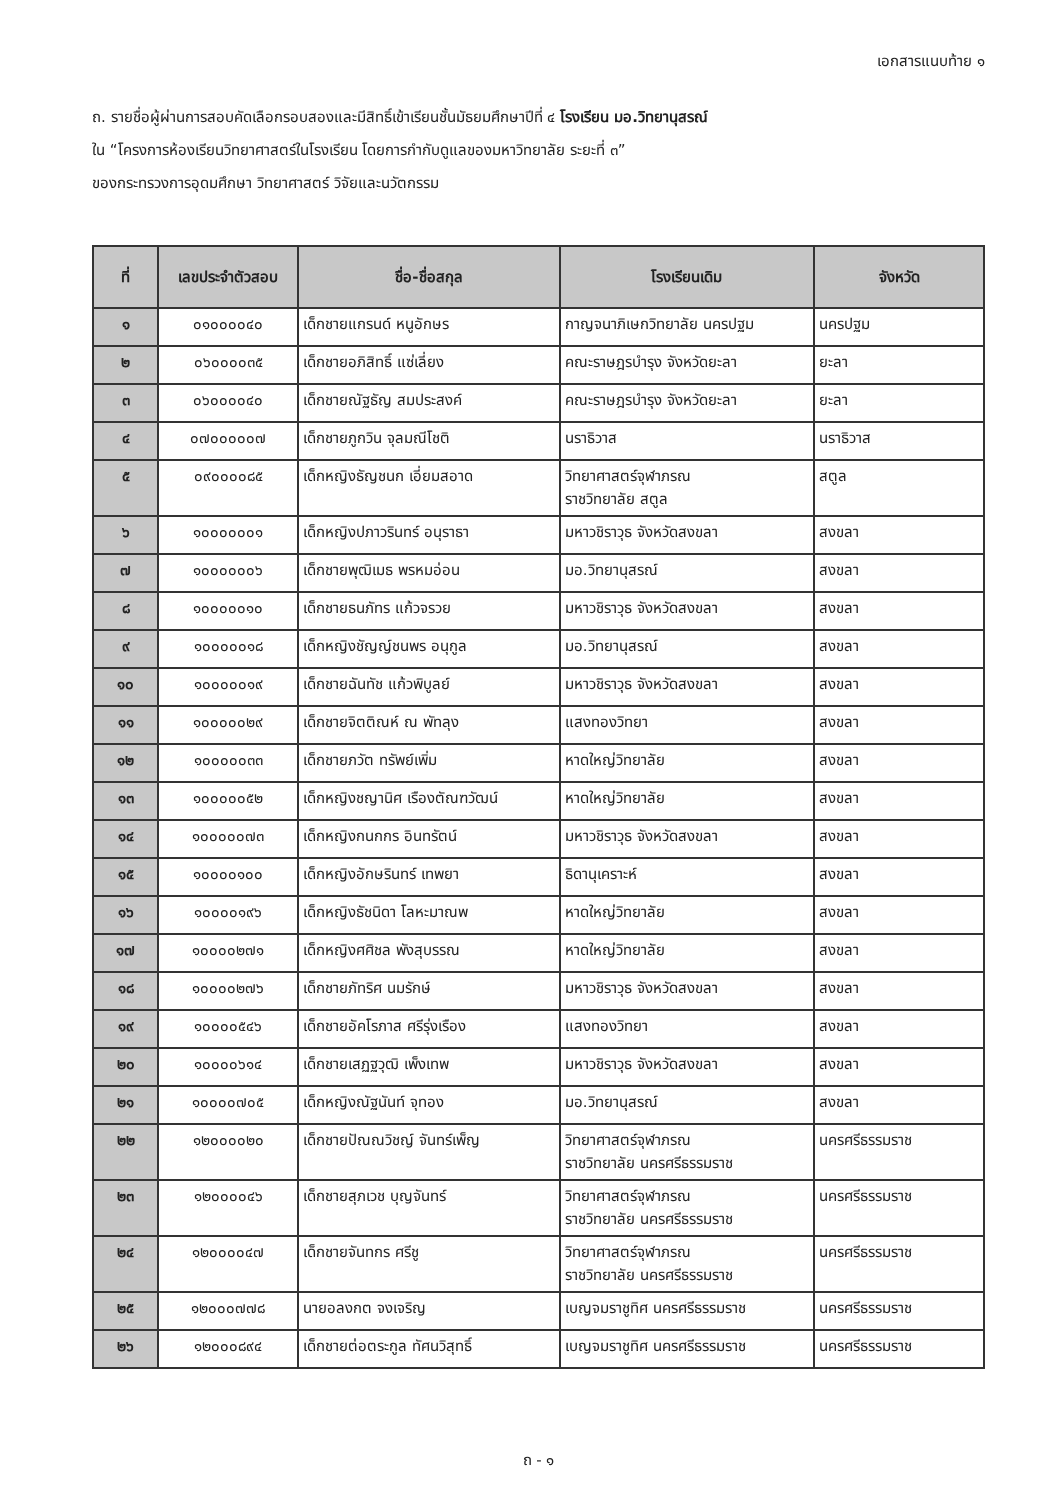เอกสารแนบท้าย ๑
ถ. รายชื่อผู้ผ่านการสอบคัดเลือกรอบสองและมีสิทธิ์เข้าเรียนชั้นมัธยมศึกษาปีที่ ๔ โรงเรียน มอ.วิทยานุสรณ์
ใน “โครงการห้องเรียนวิทยาศาสตร์ในโรงเรียน โดยการกำกับดูแลของมหาวิทยาลัย ระยะที่ ๓”
ของกระทรวงการอุดมศึกษา วิทยาศาสตร์ วิจัยและนวัตกรรม
| ที่ | เลขประจำตัวสอบ | ชื่อ-ชื่อสกุล | โรงเรียนเดิม | จังหวัด |
| --- | --- | --- | --- | --- |
| ๑ | ๐๑๐๐๐๐๔๐ | เด็กชายแกรนด์ หนูอักษร | กาญจนาภิเษกวิทยาลัย นครปฐม | นครปฐม |
| ๒ | ๐๖๐๐๐๐๓๕ | เด็กชายอภิสิทธิ์ แซ่เลี่ยง | คณะราษฎรบำรุง จังหวัดยะลา | ยะลา |
| ๓ | ๐๖๐๐๐๐๔๐ | เด็กชายณัฐธัญ สมประสงค์ | คณะราษฎรบำรุง จังหวัดยะลา | ยะลา |
| ๔ | ๐๗๐๐๐๐๐๗ | เด็กชายภูกวิน จุลมณีโชติ | นราธิวาส | นราธิวาส |
| ๕ | ๐๙๐๐๐๐๘๕ | เด็กหญิงธัญชนก เอี่ยมสอาด | วิทยาศาสตร์จุฬาภรณ ราชวิทยาลัย สตูล | สตูล |
| ๖ | ๑๐๐๐๐๐๐๑ | เด็กหญิงปภาวรินทร์ อนุราธา | มหาวชิราวุธ จังหวัดสงขลา | สงขลา |
| ๗ | ๑๐๐๐๐๐๐๖ | เด็กชายพุฒิเมธ พรหมอ่อน | มอ.วิทยานุสรณ์ | สงขลา |
| ๘ | ๑๐๐๐๐๐๑๐ | เด็กชายธนภัทร แก้วจรวย | มหาวชิราวุธ จังหวัดสงขลา | สงขลา |
| ๙ | ๑๐๐๐๐๐๑๘ | เด็กหญิงชัญญ์ชนพร อนุกูล | มอ.วิทยานุสรณ์ | สงขลา |
| ๑๐ | ๑๐๐๐๐๐๑๙ | เด็กชายฉันทัช แก้วพิบูลย์ | มหาวชิราวุธ จังหวัดสงขลา | สงขลา |
| ๑๑ | ๑๐๐๐๐๐๒๙ | เด็กชายจิตติณห์ ณ พัทลุง | แสงทองวิทยา | สงขลา |
| ๑๒ | ๑๐๐๐๐๐๓๓ | เด็กชายภวัต ทรัพย์เพิ่ม | หาดใหญ่วิทยาลัย | สงขลา |
| ๑๓ | ๑๐๐๐๐๐๕๒ | เด็กหญิงชญานิศ เรืองตัณฑวัฒน์ | หาดใหญ่วิทยาลัย | สงขลา |
| ๑๔ | ๑๐๐๐๐๐๗๓ | เด็กหญิงกนกกร อินทรัตน์ | มหาวชิราวุธ จังหวัดสงขลา | สงขลา |
| ๑๕ | ๑๐๐๐๐๑๐๐ | เด็กหญิงอักษรินทร์ เทพยา | ธิดานุเคราะห์ | สงขลา |
| ๑๖ | ๑๐๐๐๐๑๙๖ | เด็กหญิงธัชนิดา โลหะมาณพ | หาดใหญ่วิทยาลัย | สงขลา |
| ๑๗ | ๑๐๐๐๐๒๗๑ | เด็กหญิงศศิชล พังสุบรรณ | หาดใหญ่วิทยาลัย | สงขลา |
| ๑๘ | ๑๐๐๐๐๒๗๖ | เด็กชายภัทริศ นมรักษ์ | มหาวชิราวุธ จังหวัดสงขลา | สงขลา |
| ๑๙ | ๑๐๐๐๐๕๔๖ | เด็กชายอัคโรภาส ศรีรุ่งเรือง | แสงทองวิทยา | สงขลา |
| ๒๐ | ๑๐๐๐๐๖๑๔ | เด็กชายเสฏฐวุฒิ เพ็งเทพ | มหาวชิราวุธ จังหวัดสงขลา | สงขลา |
| ๒๑ | ๑๐๐๐๐๗๐๕ | เด็กหญิงณัฐนันท์ จุทอง | มอ.วิทยานุสรณ์ | สงขลา |
| ๒๒ | ๑๒๐๐๐๐๒๐ | เด็กชายปัณณวิชญ์ จันทร์เพ็ญ | วิทยาศาสตร์จุฬาภรณ ราชวิทยาลัย นครศรีธรรมราช | นครศรีธรรมราช |
| ๒๓ | ๑๒๐๐๐๐๔๖ | เด็กชายสุภเวช บุญจันทร์ | วิทยาศาสตร์จุฬาภรณ ราชวิทยาลัย นครศรีธรรมราช | นครศรีธรรมราช |
| ๒๔ | ๑๒๐๐๐๐๔๗ | เด็กชายจันทกร ศรีชู | วิทยาศาสตร์จุฬาภรณ ราชวิทยาลัย นครศรีธรรมราช | นครศรีธรรมราช |
| ๒๕ | ๑๒๐๐๐๗๗๘ | นายอลงกต จงเจริญ | เบญจมราชูทิศ นครศรีธรรมราช | นครศรีธรรมราช |
| ๒๖ | ๑๒๐๐๐๘๙๔ | เด็กชายต่อตระกูล ทัศนวิสุทธิ์ | เบญจมราชูทิศ นครศรีธรรมราช | นครศรีธรรมราช |
ถ - ๑